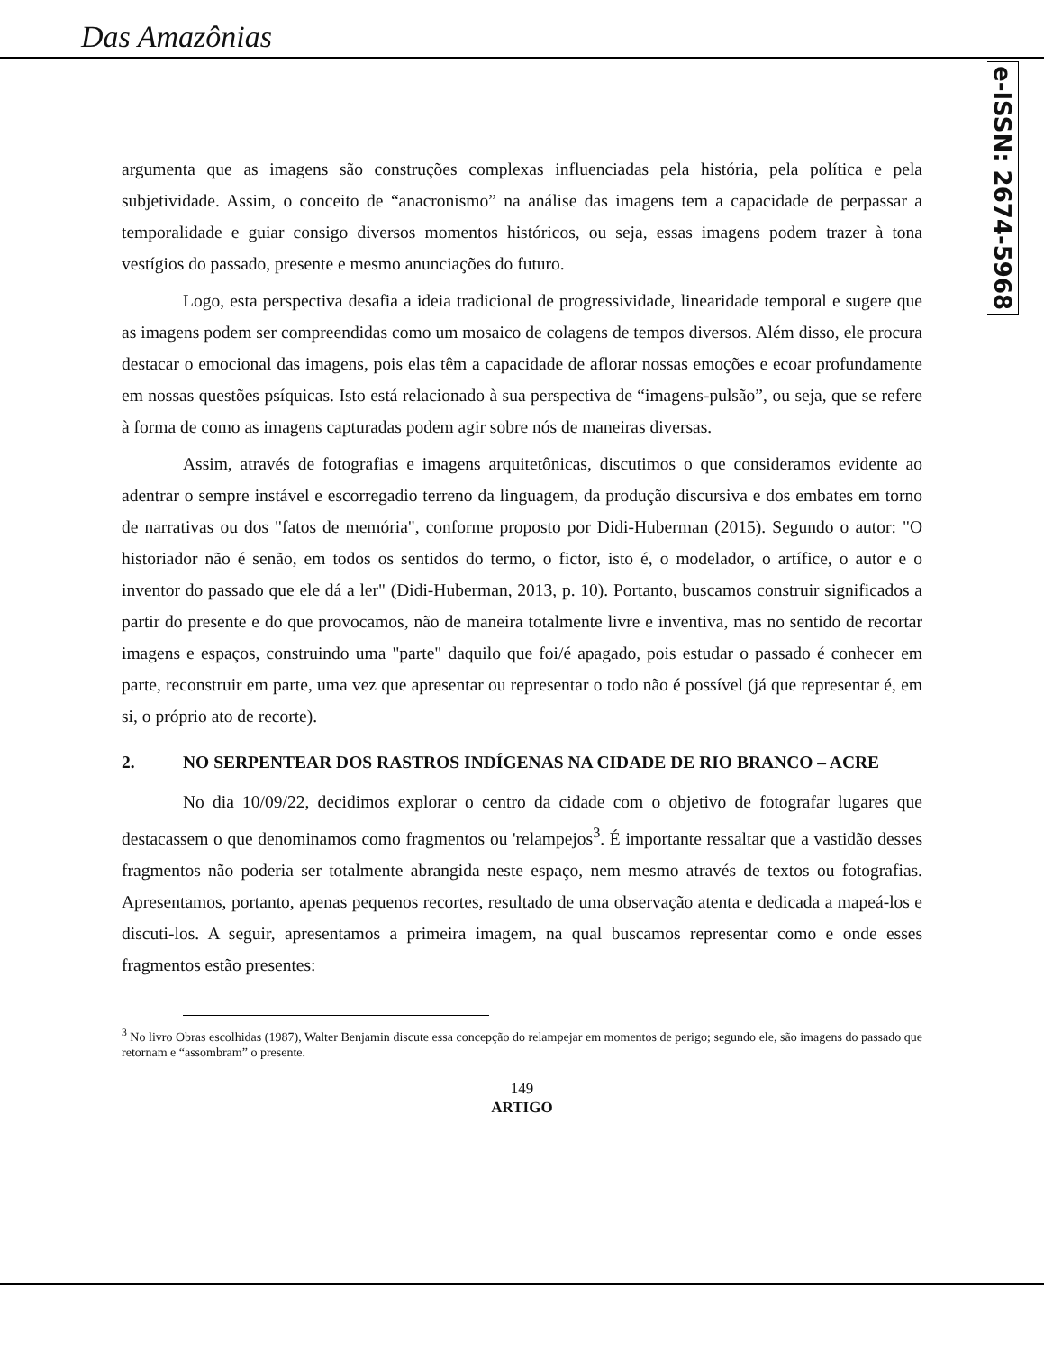Das Amazônias
e-ISSN: 2674-5968
argumenta que as imagens são construções complexas influenciadas pela história, pela política e pela subjetividade. Assim, o conceito de “anacronismo” na análise das imagens tem a capacidade de perpassar a temporalidade e guiar consigo diversos momentos históricos, ou seja, essas imagens podem trazer à tona vestígios do passado, presente e mesmo anunciações do futuro.
Logo, esta perspectiva desafia a ideia tradicional de progressividade, linearidade temporal e sugere que as imagens podem ser compreendidas como um mosaico de colagens de tempos diversos. Além disso, ele procura destacar o emocional das imagens, pois elas têm a capacidade de aflorar nossas emoções e ecoar profundamente em nossas questões psíquicas. Isto está relacionado à sua perspectiva de “imagens-pulsão”, ou seja, que se refere à forma de como as imagens capturadas podem agir sobre nós de maneiras diversas.
Assim, através de fotografias e imagens arquitetônicas, discutimos o que consideramos evidente ao adentrar o sempre instável e escorregadio terreno da linguagem, da produção discursiva e dos embates em torno de narrativas ou dos "fatos de memória", conforme proposto por Didi-Huberman (2015). Segundo o autor: "O historiador não é senão, em todos os sentidos do termo, o fictor, isto é, o modelador, o artífice, o autor e o inventor do passado que ele dá a ler" (Didi-Huberman, 2013, p. 10). Portanto, buscamos construir significados a partir do presente e do que provocamos, não de maneira totalmente livre e inventiva, mas no sentido de recortar imagens e espaços, construindo uma "parte" daquilo que foi/é apagado, pois estudar o passado é conhecer em parte, reconstruir em parte, uma vez que apresentar ou representar o todo não é possível (já que representar é, em si, o próprio ato de recorte).
2. NO SERPENTEAR DOS RASTROS INDÍGENAS NA CIDADE DE RIO BRANCO – ACRE
No dia 10/09/22, decidimos explorar o centro da cidade com o objetivo de fotografar lugares que destacassem o que denominamos como fragmentos ou 'relampejos<sup>3</sup>. É importante ressaltar que a vastidão desses fragmentos não poderia ser totalmente abrangida neste espaço, nem mesmo através de textos ou fotografias. Apresentamos, portanto, apenas pequenos recortes, resultado de uma observação atenta e dedicada a mapeá-los e discuti-los. A seguir, apresentamos a primeira imagem, na qual buscamos representar como e onde esses fragmentos estão presentes:
<sup>3</sup> No livro Obras escolhidas (1987), Walter Benjamin discute essa concepção do relampejar em momentos de perigo; segundo ele, são imagens do passado que retornam e “assombram” o presente.
149
ARTIGO